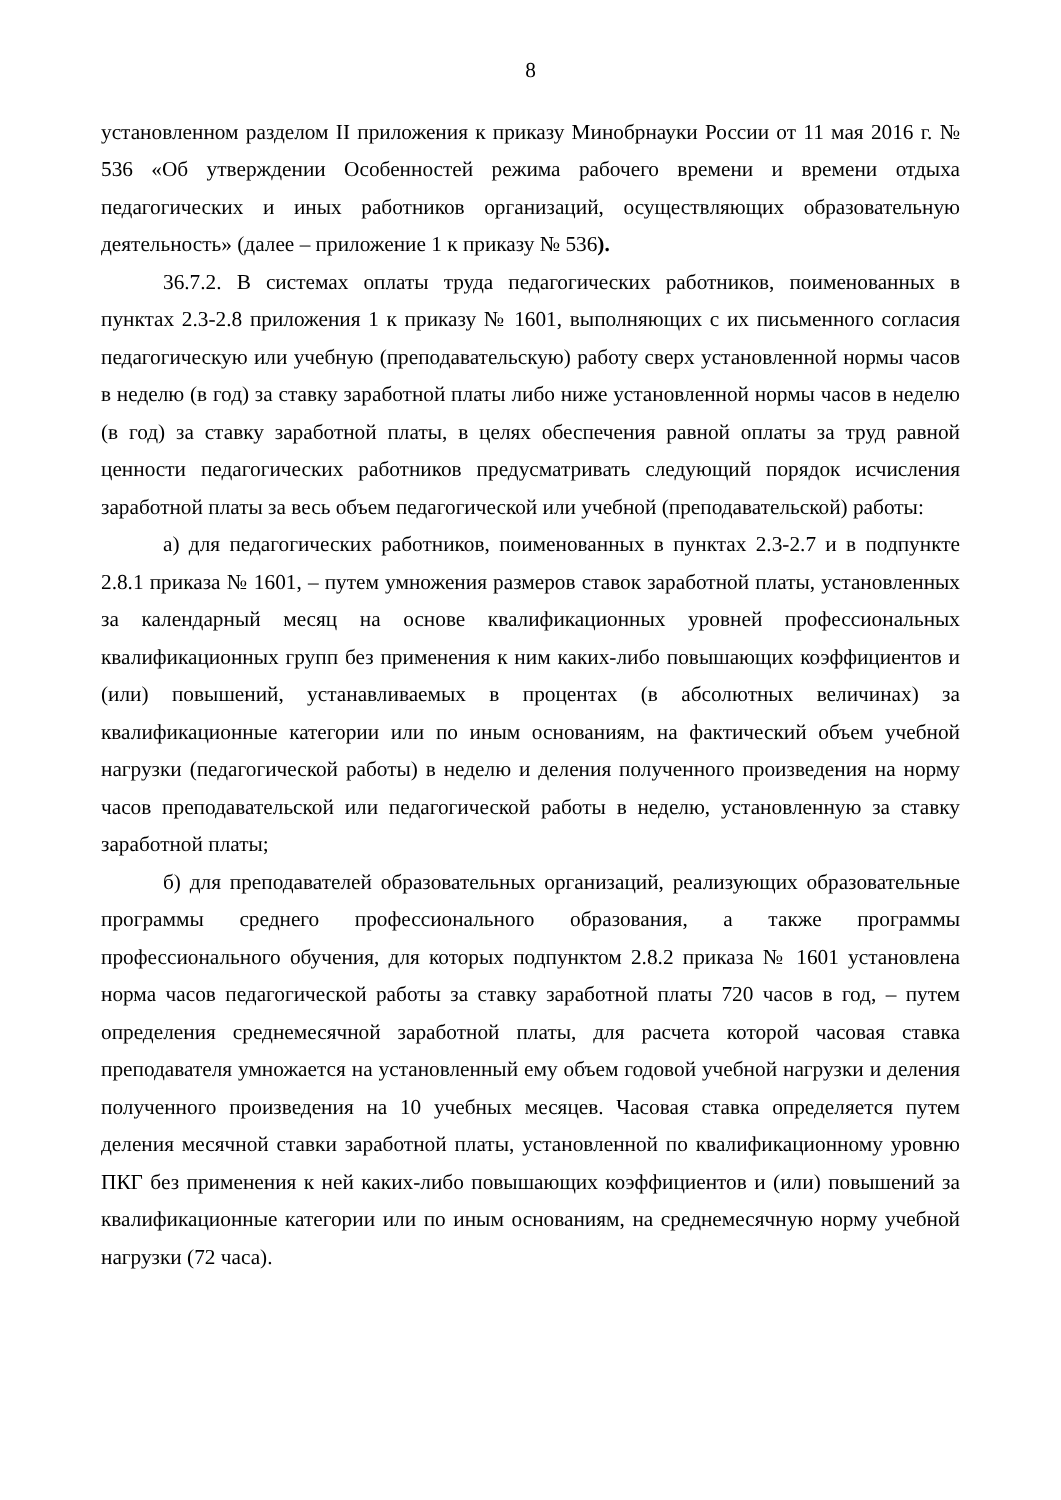8
установленном разделом II приложения к приказу Минобрнауки России от 11 мая 2016 г. № 536 «Об утверждении Особенностей режима рабочего времени и времени отдыха педагогических и иных работников организаций, осуществляющих образовательную деятельность» (далее – приложение 1 к приказу № 536).
36.7.2. В системах оплаты труда педагогических работников, поименованных в пунктах 2.3-2.8 приложения 1 к приказу № 1601, выполняющих с их письменного согласия педагогическую или учебную (преподавательскую) работу сверх установленной нормы часов в неделю (в год) за ставку заработной платы либо ниже установленной нормы часов в неделю (в год) за ставку заработной платы, в целях обеспечения равной оплаты за труд равной ценности педагогических работников предусматривать следующий порядок исчисления заработной платы за весь объем педагогической или учебной (преподавательской) работы:
а) для педагогических работников, поименованных в пунктах 2.3-2.7 и в подпункте 2.8.1 приказа № 1601, – путем умножения размеров ставок заработной платы, установленных за календарный месяц на основе квалификационных уровней профессиональных квалификационных групп без применения к ним каких-либо повышающих коэффициентов и (или) повышений, устанавливаемых в процентах (в абсолютных величинах) за квалификационные категории или по иным основаниям, на фактический объем учебной нагрузки (педагогической работы) в неделю и деления полученного произведения на норму часов преподавательской или педагогической работы в неделю, установленную за ставку заработной платы;
б) для преподавателей образовательных организаций, реализующих образовательные программы среднего профессионального образования, а также программы профессионального обучения, для которых подпунктом 2.8.2 приказа № 1601 установлена норма часов педагогической работы за ставку заработной платы 720 часов в год, – путем определения среднемесячной заработной платы, для расчета которой часовая ставка преподавателя умножается на установленный ему объем годовой учебной нагрузки и деления полученного произведения на 10 учебных месяцев. Часовая ставка определяется путем деления месячной ставки заработной платы, установленной по квалификационному уровню ПКГ без применения к ней каких-либо повышающих коэффициентов и (или) повышений за квалификационные категории или по иным основаниям, на среднемесячную норму учебной нагрузки (72 часа).